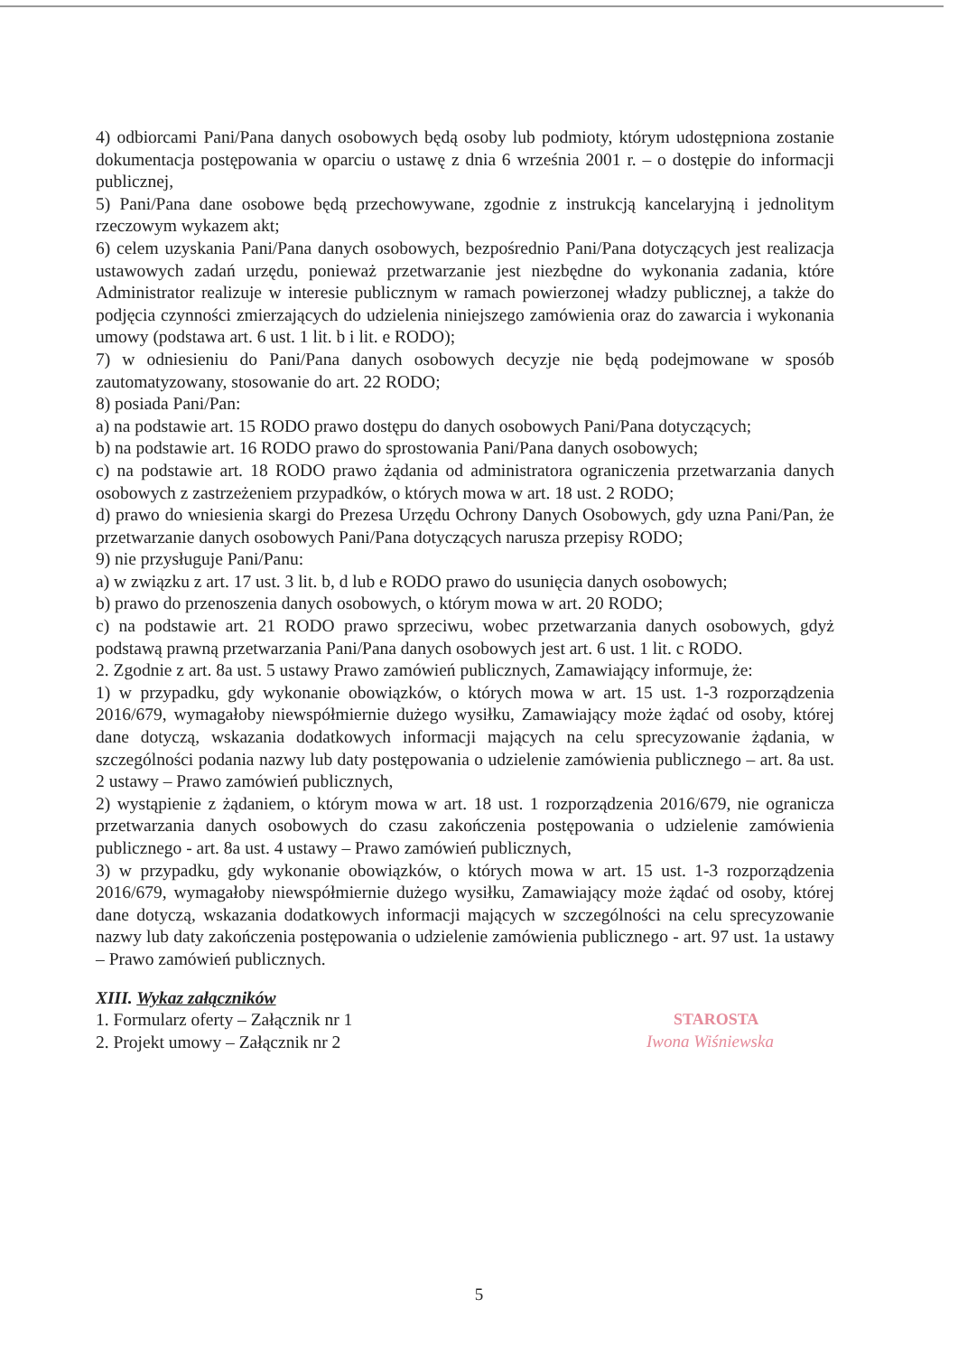4) odbiorcami Pani/Pana danych osobowych będą osoby lub podmioty, którym udostępniona zostanie dokumentacja postępowania w oparciu o ustawę z dnia 6 września 2001 r. – o dostępie do informacji publicznej,
5) Pani/Pana dane osobowe będą przechowywane, zgodnie z instrukcją kancelaryjną i jednolitym rzeczowym wykazem akt;
6) celem uzyskania Pani/Pana danych osobowych, bezpośrednio Pani/Pana dotyczących jest realizacja ustawowych zadań urzędu, ponieważ przetwarzanie jest niezbędne do wykonania zadania, które Administrator realizuje w interesie publicznym w ramach powierzonej władzy publicznej, a także do podjęcia czynności zmierzających do udzielenia niniejszego zamówienia oraz do zawarcia i wykonania umowy (podstawa art. 6 ust. 1 lit. b i lit. e RODO);
7) w odniesieniu do Pani/Pana danych osobowych decyzje nie będą podejmowane w sposób zautomatyzowany, stosowanie do art. 22 RODO;
8) posiada Pani/Pan:
a) na podstawie art. 15 RODO prawo dostępu do danych osobowych Pani/Pana dotyczących;
b) na podstawie art. 16 RODO prawo do sprostowania Pani/Pana danych osobowych;
c) na podstawie art. 18 RODO prawo żądania od administratora ograniczenia przetwarzania danych osobowych z zastrzeżeniem przypadków, o których mowa w art. 18 ust. 2 RODO;
d) prawo do wniesienia skargi do Prezesa Urzędu Ochrony Danych Osobowych, gdy uzna Pani/Pan, że przetwarzanie danych osobowych Pani/Pana dotyczących narusza przepisy RODO;
9) nie przysługuje Pani/Panu:
a) w związku z art. 17 ust. 3 lit. b, d lub e RODO prawo do usunięcia danych osobowych;
b) prawo do przenoszenia danych osobowych, o którym mowa w art. 20 RODO;
c) na podstawie art. 21 RODO prawo sprzeciwu, wobec przetwarzania danych osobowych, gdyż podstawą prawną przetwarzania Pani/Pana danych osobowych jest art. 6 ust. 1 lit. c RODO.
2. Zgodnie z art. 8a ust. 5 ustawy Prawo zamówień publicznych, Zamawiający informuje, że:
1) w przypadku, gdy wykonanie obowiązków, o których mowa w art. 15 ust. 1-3 rozporządzenia 2016/679, wymagałoby niewspółmiernie dużego wysiłku, Zamawiający może żądać od osoby, której dane dotyczą, wskazania dodatkowych informacji mających na celu sprecyzowanie żądania, w szczególności podania nazwy lub daty postępowania o udzielenie zamówienia publicznego – art. 8a ust. 2 ustawy – Prawo zamówień publicznych,
2) wystąpienie z żądaniem, o którym mowa w art. 18 ust. 1 rozporządzenia 2016/679, nie ogranicza przetwarzania danych osobowych do czasu zakończenia postępowania o udzielenie zamówienia publicznego - art. 8a ust. 4 ustawy – Prawo zamówień publicznych,
3) w przypadku, gdy wykonanie obowiązków, o których mowa w art. 15 ust. 1-3 rozporządzenia 2016/679, wymagałoby niewspółmiernie dużego wysiłku, Zamawiający może żądać od osoby, której dane dotyczą, wskazania dodatkowych informacji mających w szczególności na celu sprecyzowanie nazwy lub daty zakończenia postępowania o udzielenie zamówienia publicznego - art. 97 ust. 1a ustawy – Prawo zamówień publicznych.
XIII. Wykaz załączników
1. Formularz oferty – Załącznik nr 1
2. Projekt umowy – Załącznik nr 2
STAROSTA
Iwona Wiśniewska
5